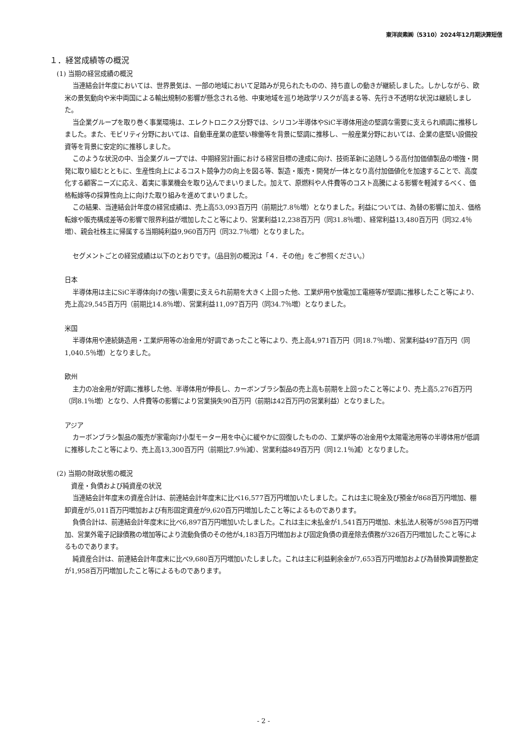東洋炭素㈱（5310）2024年12月期決算短信
１．経営成績等の概況
(1) 当期の経営成績の概況
当連結会計年度においては、世界景気は、一部の地域において足踏みが見られたものの、持ち直しの動きが継続しました。しかしながら、欧米の景気動向や米中両国による輸出規制の影響が懸念される他、中東地域を巡り地政学リスクが高まる等、先行き不透明な状況は継続しました。
当企業グループを取り巻く事業環境は、エレクトロニクス分野では、シリコン半導体やSiC半導体用途の堅調な需要に支えられ順調に推移しました。また、モビリティ分野においては、自動車産業の底堅い稼働等を背景に堅調に推移し、一般産業分野においては、企業の底堅い設備投資等を背景に安定的に推移しました。
このような状況の中、当企業グループでは、中期経営計画における経営目標の達成に向け、技術革新に追随しうる高付加価値製品の増強・開発に取り組むとともに、生産性向上によるコスト競争力の向上を図る等、製造・販売・開発が一体となり高付加価値化を加速することで、高度化する顧客ニーズに応え、着実に事業機会を取り込んでまいりました。加えて、原燃料や人件費等のコスト高騰による影響を軽減するべく、価格転嫁等の採算性向上に向けた取り組みを進めてまいりました。
この結果、当連結会計年度の経営成績は、売上高53,093百万円（前期比7.8％増）となりました。利益については、為替の影響に加え、価格転嫁や販売構成差等の影響で限界利益が増加したこと等により、営業利益12,238百万円（同31.8％増）、経常利益13,480百万円（同32.4％増）、親会社株主に帰属する当期純利益9,960百万円（同32.7％増）となりました。
セグメントごとの経営成績は以下のとおりです。（品目別の概況は「４．その他」をご参照ください。）
日本
半導体用は主にSiC半導体向けの強い需要に支えられ前期を大きく上回った他、工業炉用や放電加工電極等が堅調に推移したこと等により、売上高29,545百万円（前期比14.8％増）、営業利益11,097百万円（同34.7％増）となりました。
米国
半導体用や連続鋳造用・工業炉用等の冶金用が好調であったこと等により、売上高4,971百万円（同18.7％増）、営業利益497百万円（同1,040.5％増）となりました。
欧州
主力の冶金用が好調に推移した他、半導体用が伸長し、カーボンブラシ製品の売上高も前期を上回ったこと等により、売上高5,276百万円（同8.1％増）となり、人件費等の影響により営業損失90百万円（前期は42百万円の営業利益）となりました。
アジア
カーボンブラシ製品の販売が家電向け小型モーター用を中心に緩やかに回復したものの、工業炉等の冶金用や太陽電池用等の半導体用が低調に推移したこと等により、売上高13,300百万円（前期比7.9％減）、営業利益849百万円（同12.1％減）となりました。
(2) 当期の財政状態の概況
　資産・負債および純資産の状況
当連結会計年度末の資産合計は、前連結会計年度末に比べ16,577百万円増加いたしました。これは主に現金及び預金が868百万円増加、棚卸資産が5,011百万円増加および有形固定資産が9,620百万円増加したこと等によるものであります。
負債合計は、前連結会計年度末に比べ6,897百万円増加いたしました。これは主に未払金が1,541百万円増加、未払法人税等が598百万円増加、営業外電子記録債務の増加等により流動負債のその他が4,183百万円増加および固定負債の資産除去債務が326百万円増加したこと等によるものであります。
純資産合計は、前連結会計年度末に比べ9,680百万円増加いたしました。これは主に利益剰余金が7,653百万円増加および為替換算調整勘定が1,958百万円増加したこと等によるものであります。
- 2 -